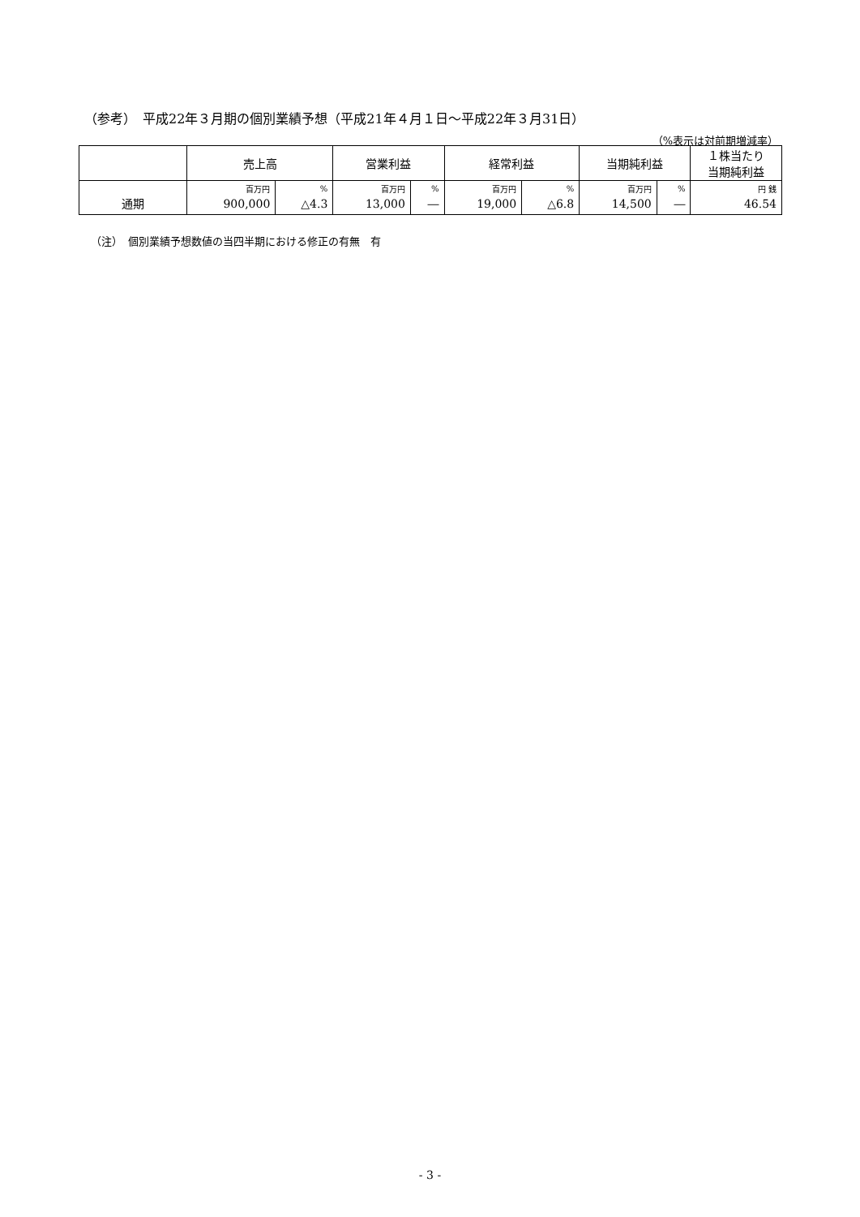（参考）　平成22年３月期の個別業績予想（平成21年４月１日～平成22年３月31日）
（%表示は対前期増減率）
| | 売上高 | | 営業利益 | | 経常利益 | | 当期純利益 | | １株当たり 当期純利益 |
| --- | --- | --- | --- | --- | --- | --- | --- | --- | --- |
| 通期 | 百万円 | % | 百万円 | % | 百万円 | % | 百万円 | % | 円 銭 |
| | 900,000 | △4.3 | 13,000 | ― | 19,000 | △6.8 | 14,500 | ― | 46.54 |
（注）　個別業績予想数値の当四半期における修正の有無　有
- 3 -